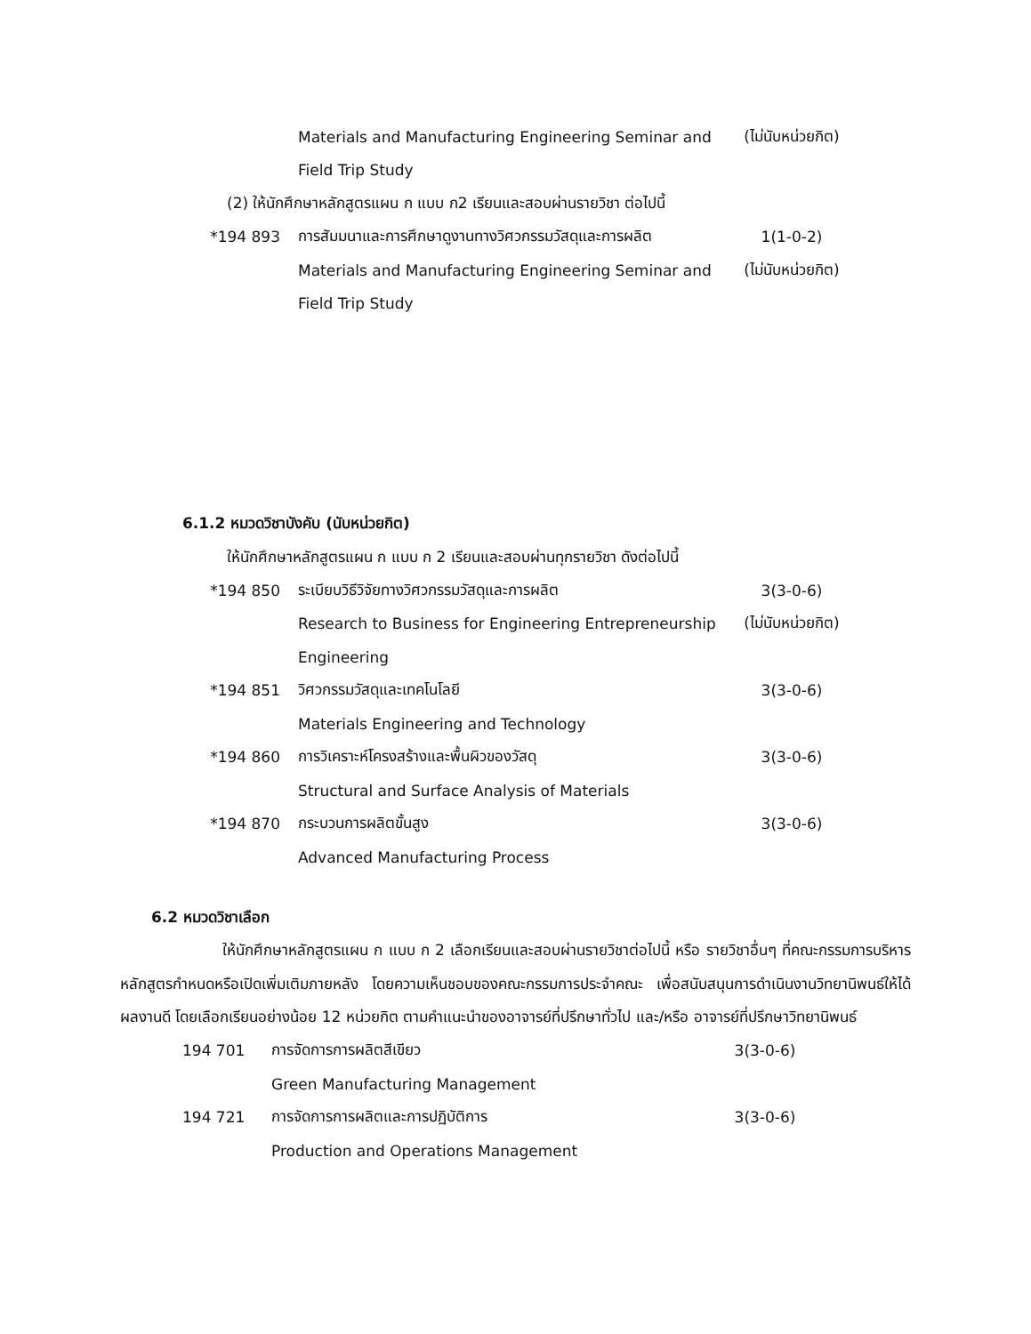Materials and Manufacturing Engineering Seminar and
(ไม่นับหน่วยกิต)
Field Trip Study
(2) ให้นักศึกษาหลักสูตรแผน ก แบบ ก2 เรียนและสอบผ่านรายวิชา ต่อไปนี้
*194 893
การสัมมนาและการศึกษาดูงานทางวิศวกรรมวัสดุและการผลิต
1(1-0-2)
Materials and Manufacturing Engineering Seminar and
(ไม่นับหน่วยกิต)
Field Trip Study
6.1.2 หมวดวิชาบังคับ (นับหน่วยกิต)
ให้นักศึกษาหลักสูตรแผน ก แบบ ก 2 เรียนและสอบผ่านทุกรายวิชา ดังต่อไปนี้
*194 850
ระเบียบวิธีวิจัยทางวิศวกรรมวัสดุและการผลิต 3(3-0-6)
Research to Business for Engineering Entrepreneurship
(ไม่นับหน่วยกิต)
Engineering
*194 851
วิศวกรรมวัสดุและเทคโนโลยี 3(3-0-6)
Materials Engineering and Technology
*194 860
การวิเคราะห์โครงสร้างและพื้นผิวของวัสดุ 3(3-0-6)
Structural and Surface Analysis of Materials
*194 870
กระบวนการผลิตขั้นสูง 3(3-0-6)
Advanced Manufacturing Process
6.2 หมวดวิชาเลือก
ให้นักศึกษาหลักสูตรแผน ก แบบ ก 2 เลือกเรียนและสอบผ่านรายวิชาต่อไปนี้ หรือ รายวิชาอื่นๆ ที่คณะกรรมการบริหารหลักสูตรกำหนดหรือเปิดเพิ่มเติมภายหลัง โดยความเห็นชอบของคณะกรรมการประจำคณะ เพื่อสนับสนุนการดำเนินงานวิทยานิพนธ์ให้ได้ผลงานดี โดยเลือกเรียนอย่างน้อย 12 หน่วยกิต ตามคำแนะนำของอาจารย์ที่ปรึกษาทั่วไป และ/หรือ อาจารย์ที่ปรึกษาวิทยานิพนธ์
194 701 การจัดการการผลิตสีเขียว 3(3-0-6)
Green Manufacturing Management
194 721 การจัดการการผลิตและการปฏิบัติการ 3(3-0-6)
Production and Operations Management